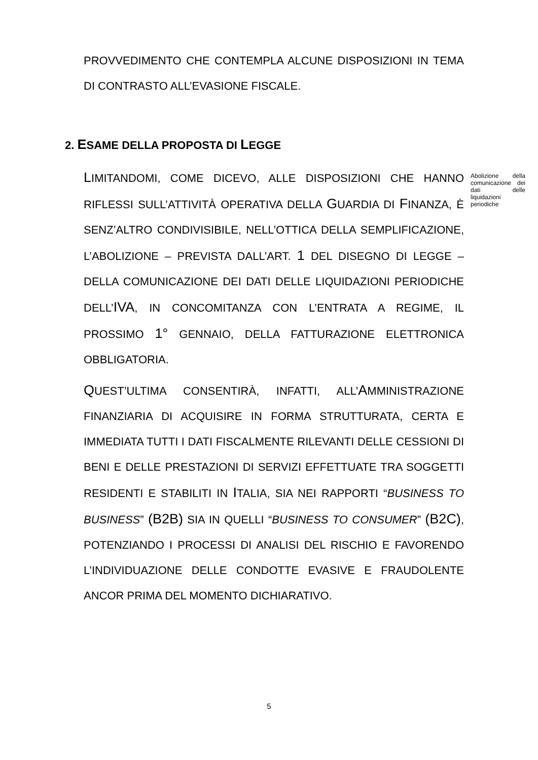PROVVEDIMENTO CHE CONTEMPLA ALCUNE DISPOSIZIONI IN TEMA DI CONTRASTO ALL’EVASIONE FISCALE.
2. ESAME DELLA PROPOSTA DI LEGGE
Abolizione della comunicazione dei dati delle liquidazioni periodiche
LIMITANDOMI, COME DICEVO, ALLE DISPOSIZIONI CHE HANNO RIFLESSI SULL’ATTIVITÀ OPERATIVA DELLA GUARDIA DI FINANZA, È SENZ’ALTRO CONDIVISIBILE, NELL’OTTICA DELLA SEMPLIFICAZIONE, L’ABOLIZIONE – PREVISTA DALL’ART. 1 DEL DISEGNO DI LEGGE – DELLA COMUNICAZIONE DEI DATI DELLE LIQUIDAZIONI PERIODICHE DELL’IVA, IN CONCOMITANZA CON L’ENTRATA A REGIME, IL PROSSIMO 1° GENNAIO, DELLA FATTURAZIONE ELETTRONICA OBBLIGATORIA.
QUEST’ULTIMA CONSENTIRÀ, INFATTI, ALL’AMMINISTRAZIONE FINANZIARIA DI ACQUISIRE IN FORMA STRUTTURATA, CERTA E IMMEDIATA TUTTI I DATI FISCALMENTE RILEVANTI DELLE CESSIONI DI BENI E DELLE PRESTAZIONI DI SERVIZI EFFETTUATE TRA SOGGETTI RESIDENTI E STABILITI IN ITALIA, SIA NEI RAPPORTI “BUSINESS TO BUSINESS” (B2B) SIA IN QUELLI “BUSINESS TO CONSUMER” (B2C), POTENZIANDO I PROCESSI DI ANALISI DEL RISCHIO E FAVORENDO L’INDIVIDUAZIONE DELLE CONDOTTE EVASIVE E FRAUDOLENTE ANCOR PRIMA DEL MOMENTO DICHIARATIVO.
5